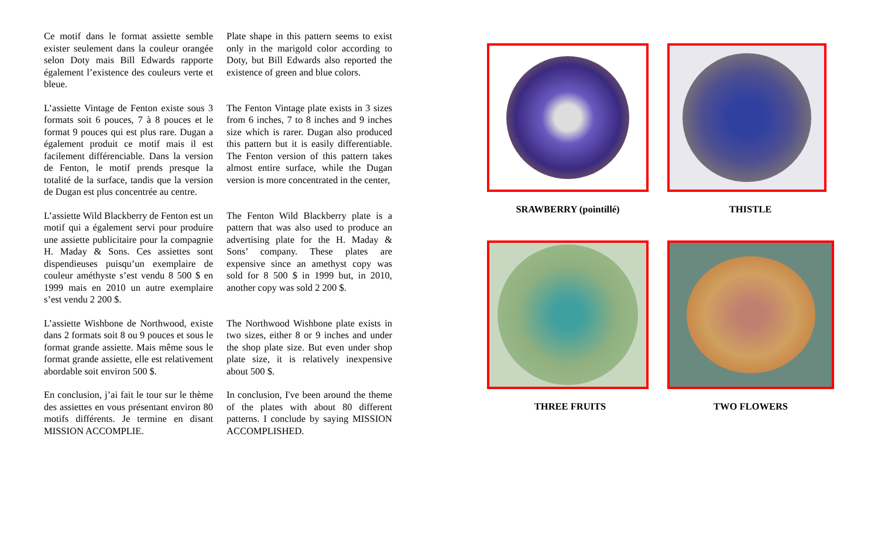Ce motif dans le format assiette semble exister seulement dans la couleur orangée selon Doty mais Bill Edwards rapporte également l’existence des couleurs verte et bleue.
Plate shape in this pattern seems to exist only in the marigold color according to Doty, but Bill Edwards also reported the existence of green and blue colors.
L’assiette Vintage de Fenton existe sous 3 formats soit 6 pouces, 7 à 8 pouces et le format 9 pouces qui est plus rare. Dugan a également produit ce motif mais il est facilement différenciable. Dans la version de Fenton, le motif prends presque la totalité de la surface, tandis que la version de Dugan est plus concentrée au centre.
The Fenton Vintage plate exists in 3 sizes from 6 inches, 7 to 8 inches and 9 inches size which is rarer. Dugan also produced this pattern but it is easily differentiable. The Fenton version of this pattern takes almost entire surface, while the Dugan version is more concentrated in the center,
L’assiette Wild Blackberry de Fenton est un motif qui a également servi pour produire une assiette publicitaire pour la compagnie H. Maday & Sons. Ces assiettes sont dispendieuses puisqu’un exemplaire de couleur améthyste s’est vendu 8 500 $ en 1999 mais en 2010 un autre exemplaire s’est vendu 2 200 $.
The Fenton Wild Blackberry plate is a pattern that was also used to produce an advertising plate for the H. Maday & Sons’ company. These plates are expensive since an amethyst copy was sold for 8 500 $ in 1999 but, in 2010, another copy was sold 2 200 $.
L’assiette Wishbone de Northwood, existe dans 2 formats soit 8 ou 9 pouces et sous le format grande assiette. Mais même sous le format grande assiette, elle est relativement abordable soit environ 500 $.
The Northwood Wishbone plate exists in two sizes, either 8 or 9 inches and under the shop plate size. But even under shop plate size, it is relatively inexpensive about 500 $.
En conclusion, j’ai fait le tour sur le thème des assiettes en vous présentant environ 80 motifs différents. Je termine en disant MISSION ACCOMPLIE.
In conclusion, I've been around the theme of the plates with about 80 different patterns. I conclude by saying MISSION ACCOMPLISHED.
SRAWBERRY (pointillé)
THISTLE
THREE FRUITS
TWO FLOWERS